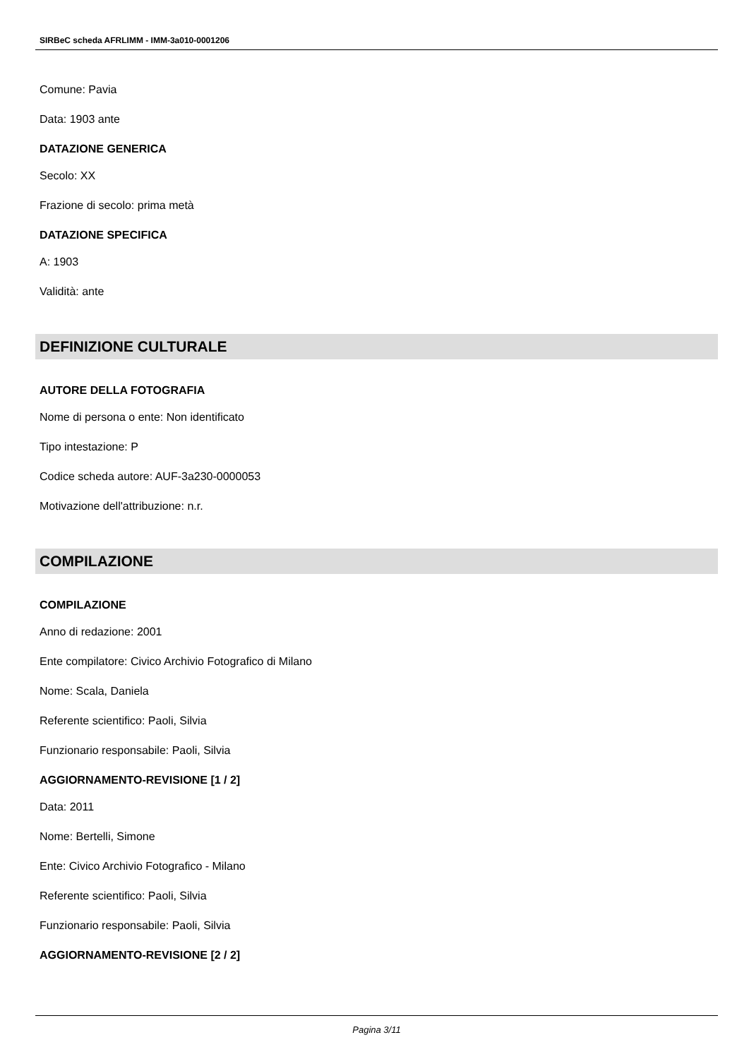SIRBeC scheda AFRLIMM - IMM-3a010-0001206
Comune: Pavia
Data: 1903 ante
DATAZIONE GENERICA
Secolo: XX
Frazione di secolo: prima metà
DATAZIONE SPECIFICA
A: 1903
Validità: ante
DEFINIZIONE CULTURALE
AUTORE DELLA FOTOGRAFIA
Nome di persona o ente: Non identificato
Tipo intestazione: P
Codice scheda autore: AUF-3a230-0000053
Motivazione dell'attribuzione: n.r.
COMPILAZIONE
COMPILAZIONE
Anno di redazione: 2001
Ente compilatore: Civico Archivio Fotografico di Milano
Nome: Scala, Daniela
Referente scientifico: Paoli, Silvia
Funzionario responsabile: Paoli, Silvia
AGGIORNAMENTO-REVISIONE [1 / 2]
Data: 2011
Nome: Bertelli, Simone
Ente: Civico Archivio Fotografico - Milano
Referente scientifico: Paoli, Silvia
Funzionario responsabile: Paoli, Silvia
AGGIORNAMENTO-REVISIONE [2 / 2]
Pagina 3/11